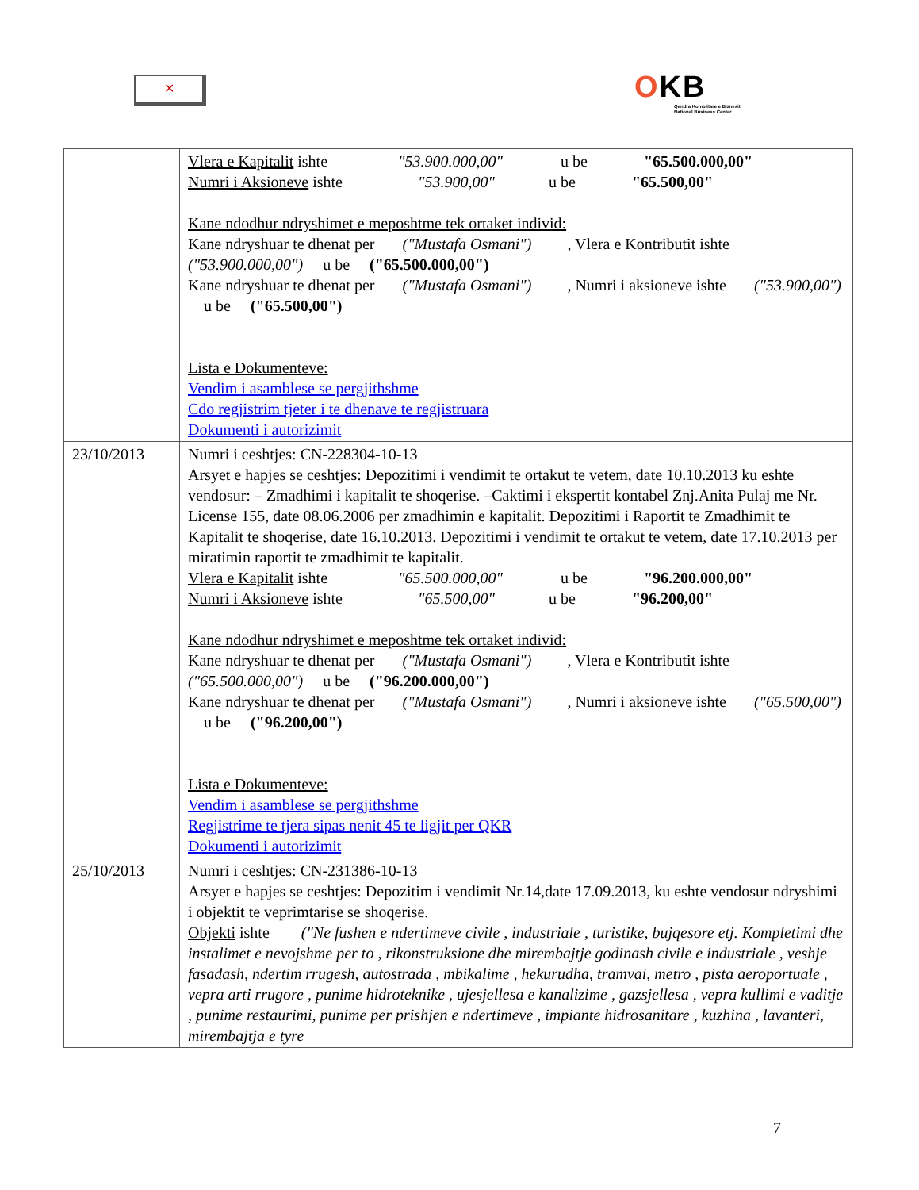✕
OKB
Qendra Kombëtare e Biznesit
National Business Center
| | Vlera e Kapitalit ishte "53.900.000,00" u be "65.500.000,00" Numri i Aksioneve ishte "53.900,00" u be "65.500,00" Kane ndodhur ndryshimet e meposhtme tek ortaket individ: Kane ndryshuar te dhenat per ("Mustafa Osmani") , Vlera e Kontributit ishte ("53.900.000,00") u be ("65.500.000,00") Kane ndryshuar te dhenat per ("Mustafa Osmani") , Numri i aksioneve ishte ("53.900,00") u be ("65.500,00") Lista e Dokumenteve: Vendim i asamblese se pergjithshme Cdo regjistrim tjeter i te dhenave te regjistruara Dokumenti i autorizimit |
| 23/10/2013 | Numri i ceshtjes: CN-228304-10-13 Arsyet e hapjes se ceshtjes: Depozitimi i vendimit te ortakut te vetem, date 10.10.2013 ku eshte vendosur: – Zmadhimi i kapitalit te shoqerise. –Caktimi i ekspertit kontabel Znj.Anita Pulaj me Nr. License 155, date 08.06.2006 per zmadhimin e kapitalit. Depozitimi i Raportit te Zmadhimit te Kapitalit te shoqerise, date 16.10.2013. Depozitimi i vendimit te ortakut te vetem, date 17.10.2013 per miratimin raportit te zmadhimit te kapitalit. Vlera e Kapitalit ishte "65.500.000,00" u be "96.200.000,00" Numri i Aksioneve ishte "65.500,00" u be "96.200,00" Kane ndodhur ndryshimet e meposhtme tek ortaket individ: Kane ndryshuar te dhenat per ("Mustafa Osmani") , Vlera e Kontributit ishte ("65.500.000,00") u be ("96.200.000,00") Kane ndryshuar te dhenat per ("Mustafa Osmani") , Numri i aksioneve ishte ("65.500,00") u be ("96.200,00") Lista e Dokumenteve: Vendim i asamblese se pergjithshme Regjistrime te tjera sipas nenit 45 te ligjit per QKR Dokumenti i autorizimit |
| 25/10/2013 | Numri i ceshtjes: CN-231386-10-13 Arsyet e hapjes se ceshtjes: Depozitim i vendimit Nr.14,date 17.09.2013, ku eshte vendosur ndryshimi i objektit te veprimtarise se shoqerise. Objekti ishte ("Ne fushen e ndertimeve civile , industriale , turistike, bujqesore etj. Kompletimi dhe instalimet e nevojshme per to , rikonstruksione dhe mirembajtje godinash civile e industriale , veshje fasadash, ndertim rrugesh, autostrada , mbikalime , hekurudha, tramvai, metro , pista aeroportuale , vepra arti rrugore , punime hidroteknike , ujesjellesa e kanalizime , gazsjellesa , vepra kullimi e vaditje , punime restaurimi, punime per prishjen e ndertimeve , impiante hidrosanitare , kuzhina , lavanteri, mirembajtja e tyre |
7